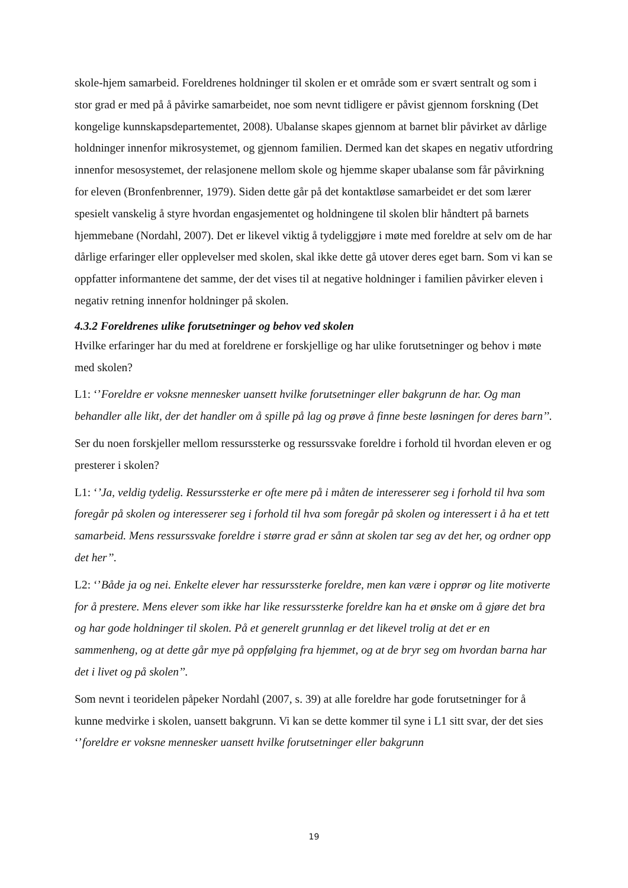skole-hjem samarbeid. Foreldrenes holdninger til skolen er et område som er svært sentralt og som i stor grad er med på å påvirke samarbeidet, noe som nevnt tidligere er påvist gjennom forskning (Det kongelige kunnskapsdepartementet, 2008). Ubalanse skapes gjennom at barnet blir påvirket av dårlige holdninger innenfor mikrosystemet, og gjennom familien. Dermed kan det skapes en negativ utfordring innenfor mesosystemet, der relasjonene mellom skole og hjemme skaper ubalanse som får påvirkning for eleven (Bronfenbrenner, 1979). Siden dette går på det kontaktløse samarbeidet er det som lærer spesielt vanskelig å styre hvordan engasjementet og holdningene til skolen blir håndtert på barnets hjemmebane (Nordahl, 2007). Det er likevel viktig å tydeliggjøre i møte med foreldre at selv om de har dårlige erfaringer eller opplevelser med skolen, skal ikke dette gå utover deres eget barn. Som vi kan se oppfatter informantene det samme, der det vises til at negative holdninger i familien påvirker eleven i negativ retning innenfor holdninger på skolen.
4.3.2 Foreldrenes ulike forutsetninger og behov ved skolen
Hvilke erfaringer har du med at foreldrene er forskjellige og har ulike forutsetninger og behov i møte med skolen?
L1: ‘’Foreldre er voksne mennesker uansett hvilke forutsetninger eller bakgrunn de har. Og man behandler alle likt, der det handler om å spille på lag og prøve å finne beste løsningen for deres barn’’.
Ser du noen forskjeller mellom ressurssterke og ressurssvake foreldre i forhold til hvordan eleven er og presterer i skolen?
L1: ‘’Ja, veldig tydelig. Ressurssterke er ofte mere på i måten de interesserer seg i forhold til hva som foregår på skolen og interesserer seg i forhold til hva som foregår på skolen og interessert i å ha et tett samarbeid. Mens ressurssvake foreldre i større grad er sånn at skolen tar seg av det her, og ordner opp det her’’.
L2: ‘’Både ja og nei. Enkelte elever har ressurssterke foreldre, men kan være i opprør og lite motiverte for å prestere. Mens elever som ikke har like ressurssterke foreldre kan ha et ønske om å gjøre det bra og har gode holdninger til skolen. På et generelt grunnlag er det likevel trolig at det er en sammenheng, og at dette går mye på oppfølging fra hjemmet, og at de bryr seg om hvordan barna har det i livet og på skolen’’.
Som nevnt i teoridelen påpeker Nordahl (2007, s. 39) at alle foreldre har gode forutsetninger for å kunne medvirke i skolen, uansett bakgrunn. Vi kan se dette kommer til syne i L1 sitt svar, der det sies ‘’foreldre er voksne mennesker uansett hvilke forutsetninger eller bakgrunn
19